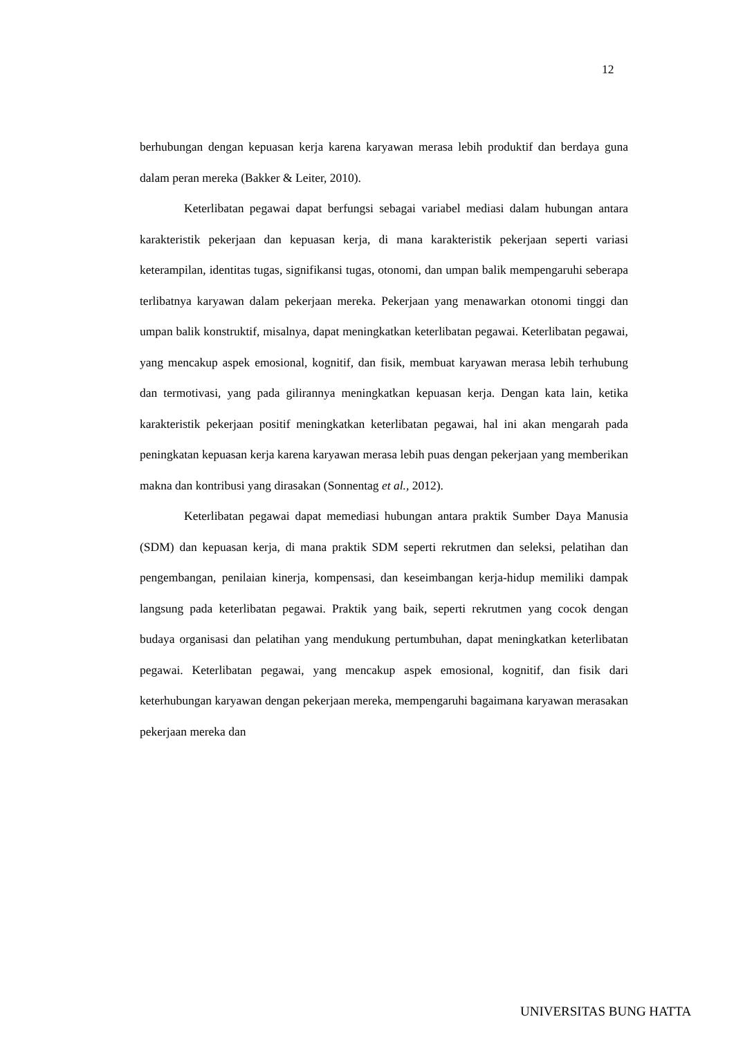12
berhubungan dengan kepuasan kerja karena karyawan merasa lebih produktif dan berdaya guna dalam peran mereka (Bakker & Leiter, 2010).
Keterlibatan pegawai dapat berfungsi sebagai variabel mediasi dalam hubungan antara karakteristik pekerjaan dan kepuasan kerja, di mana karakteristik pekerjaan seperti variasi keterampilan, identitas tugas, signifikansi tugas, otonomi, dan umpan balik mempengaruhi seberapa terlibatnya karyawan dalam pekerjaan mereka. Pekerjaan yang menawarkan otonomi tinggi dan umpan balik konstruktif, misalnya, dapat meningkatkan keterlibatan pegawai. Keterlibatan pegawai, yang mencakup aspek emosional, kognitif, dan fisik, membuat karyawan merasa lebih terhubung dan termotivasi, yang pada gilirannya meningkatkan kepuasan kerja. Dengan kata lain, ketika karakteristik pekerjaan positif meningkatkan keterlibatan pegawai, hal ini akan mengarah pada peningkatan kepuasan kerja karena karyawan merasa lebih puas dengan pekerjaan yang memberikan makna dan kontribusi yang dirasakan (Sonnentag et al., 2012).
Keterlibatan pegawai dapat memediasi hubungan antara praktik Sumber Daya Manusia (SDM) dan kepuasan kerja, di mana praktik SDM seperti rekrutmen dan seleksi, pelatihan dan pengembangan, penilaian kinerja, kompensasi, dan keseimbangan kerja-hidup memiliki dampak langsung pada keterlibatan pegawai. Praktik yang baik, seperti rekrutmen yang cocok dengan budaya organisasi dan pelatihan yang mendukung pertumbuhan, dapat meningkatkan keterlibatan pegawai. Keterlibatan pegawai, yang mencakup aspek emosional, kognitif, dan fisik dari keterhubungan karyawan dengan pekerjaan mereka, mempengaruhi bagaimana karyawan merasakan pekerjaan mereka dan
UNIVERSITAS BUNG HATTA